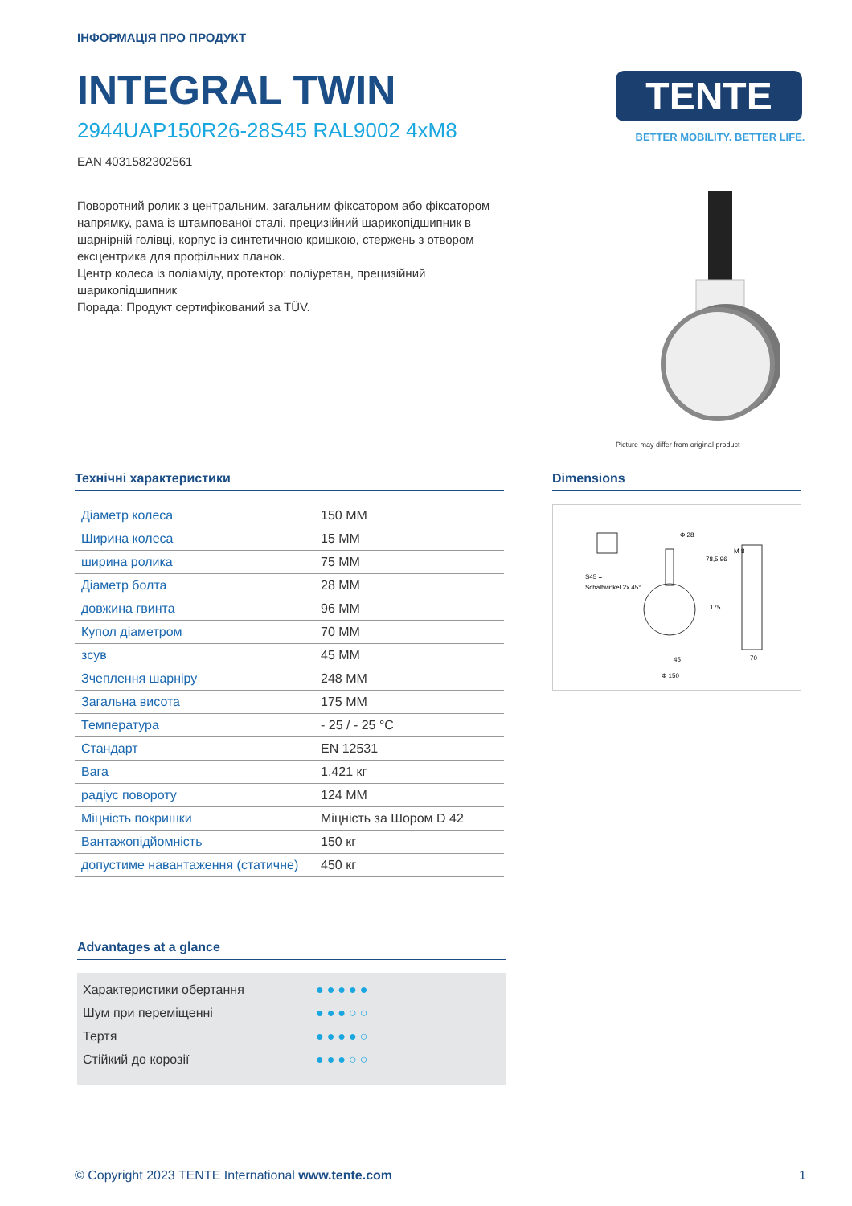ІНФОРМАЦІЯ ПРО ПРОДУКТ
INTEGRAL TWIN
2944UAP150R26-28S45 RAL9002 4xM8
EAN 4031582302561
Поворотний ролик з центральним, загальним фіксатором або фіксатором напрямку, рама із штампованої сталі, прецизійний шарикопідшипник в шарнірній голівці, корпус із синтетичною кришкою, стержень з отвором ексцентрика для профільних планок.
Центр колеса із поліаміду, протектор: поліуретан, прецизійний шарикопідшипник
Порада: Продукт сертифікований за TÜV.
TENTE
BETTER MOBILITY. BETTER LIFE.
Picture may differ from original product
Технічні характеристики
| Діаметр колеса | 150 MM |
| Ширина колеса | 15 MM |
| ширина ролика | 75 MM |
| Діаметр болта | 28 MM |
| довжина гвинта | 96 MM |
| Купол діаметром | 70 MM |
| зсув | 45 MM |
| Зчеплення шарніру | 248 MM |
| Загальна висота | 175 MM |
| Температура | - 25 / - 25 °C |
| Стандарт | EN 12531 |
| Вага | 1.421 кг |
| радіус повороту | 124 MM |
| Міцність покришки | Міцність за Шором D 42 |
| Вантажопідйомність | 150 кг |
| допустиме навантаження (статичне) | 450 кг |
Dimensions
S45 =
Schaltwinkel 2x 45°
Φ 28
78,5 96
45
Φ 150
175
70
M 8
Advantages at a glance
Характеристики обертання ●●●●●
Шум при переміщенні ●●●○○
Тертя ●●●●○
Стійкий до корозії ●●●○○
© Copyright 2023 TENTE International www.tente.com 1